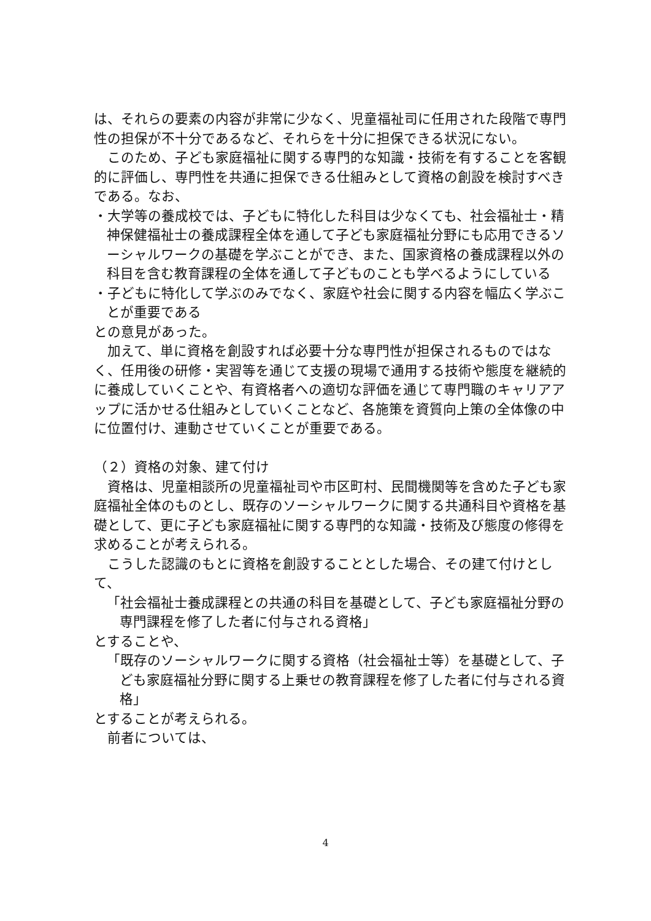は、それらの要素の内容が非常に少なく、児童福祉司に任用された段階で専門性の担保が不十分であるなど、それらを十分に担保できる状況にない。
　このため、子ども家庭福祉に関する専門的な知識・技術を有することを客観的に評価し、専門性を共通に担保できる仕組みとして資格の創設を検討すべきである。なお、
・大学等の養成校では、子どもに特化した科目は少なくても、社会福祉士・精神保健福祉士の養成課程全体を通して子ども家庭福祉分野にも応用できるソーシャルワークの基礎を学ぶことができ、また、国家資格の養成課程以外の科目を含む教育課程の全体を通して子どものことも学べるようにしている
・子どもに特化して学ぶのみでなく、家庭や社会に関する内容を幅広く学ぶことが重要である
との意見があった。
　加えて、単に資格を創設すれば必要十分な専門性が担保されるものではなく、任用後の研修・実習等を通じて支援の現場で通用する技術や態度を継続的に養成していくことや、有資格者への適切な評価を通じて専門職のキャリアアップに活かせる仕組みとしていくことなど、各施策を資質向上策の全体像の中に位置付け、連動させていくことが重要である。
（２）資格の対象、建て付け
　資格は、児童相談所の児童福祉司や市区町村、民間機関等を含めた子ども家庭福祉全体のものとし、既存のソーシャルワークに関する共通科目や資格を基礎として、更に子ども家庭福祉に関する専門的な知識・技術及び態度の修得を求めることが考えられる。
　こうした認識のもとに資格を創設することとした場合、その建て付けとして、
「社会福祉士養成課程との共通の科目を基礎として、子ども家庭福祉分野の専門課程を修了した者に付与される資格」
とすることや、
「既存のソーシャルワークに関する資格（社会福祉士等）を基礎として、子ども家庭福祉分野に関する上乗せの教育課程を修了した者に付与される資格」
とすることが考えられる。
　前者については、
4